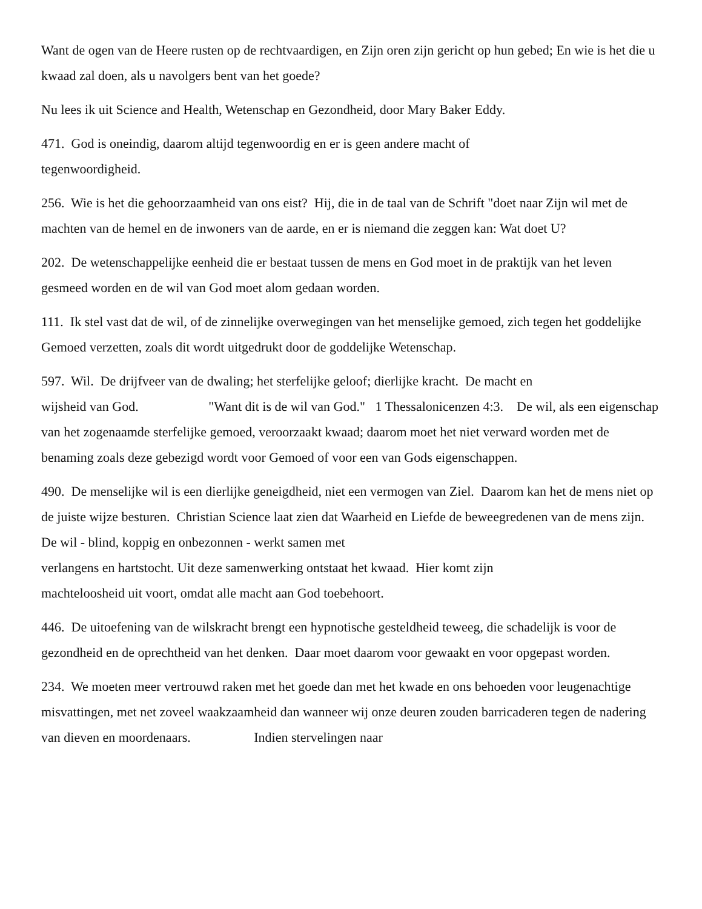Want de ogen van de Heere rusten op de rechtvaardigen, en Zijn oren zijn gericht op hun gebed; En wie is het die u kwaad zal doen, als u navolgers bent van het goede?
Nu lees ik uit Science and Health, Wetenschap en Gezondheid, door Mary Baker Eddy.
471. God is oneindig, daarom altijd tegenwoordig en er is geen andere macht of
tegenwoordigheid.
256. Wie is het die gehoorzaamheid van ons eist? Hij, die in de taal van de Schrift "doet naar Zijn wil met de machten van de hemel en de inwoners van de aarde, en er is niemand die zeggen kan: Wat doet U?
202. De wetenschappelijke eenheid die er bestaat tussen de mens en God moet in de praktijk van het leven gesmeed worden en de wil van God moet alom gedaan worden.
111. Ik stel vast dat de wil, of de zinnelijke overwegingen van het menselijke gemoed, zich tegen het goddelijke Gemoed verzetten, zoals dit wordt uitgedrukt door de goddelijke Wetenschap.
597. Wil. De drijfveer van de dwaling; het sterfelijke geloof; dierlijke kracht. De macht en
wijsheid van God. "Want dit is de wil van God." 1 Thessalonicenzen 4:3. De wil, als een eigenschap van het zogenaamde sterfelijke gemoed, veroorzaakt kwaad; daarom moet het niet verward worden met de benaming zoals deze gebezigd wordt voor Gemoed of voor een van Gods eigenschappen.
490. De menselijke wil is een dierlijke geneigdheid, niet een vermogen van Ziel. Daarom kan het de mens niet op de juiste wijze besturen. Christian Science laat zien dat Waarheid en Liefde de beweegredenen van de mens zijn. De wil - blind, koppig en onbezonnen - werkt samen met
verlangens en hartstocht. Uit deze samenwerking ontstaat het kwaad. Hier komt zijn
machteloosheid uit voort, omdat alle macht aan God toebehoort.
446. De uitoefening van de wilskracht brengt een hypnotische gesteldheid teweeg, die schadelijk is voor de gezondheid en de oprechtheid van het denken. Daar moet daarom voor gewaakt en voor opgepast worden.
234. We moeten meer vertrouwd raken met het goede dan met het kwade en ons behoeden voor leugenachtige misvattingen, met net zoveel waakzaamheid dan wanneer wij onze deuren zouden barricaderen tegen de nadering van dieven en moordenaars. Indien stervelingen naar